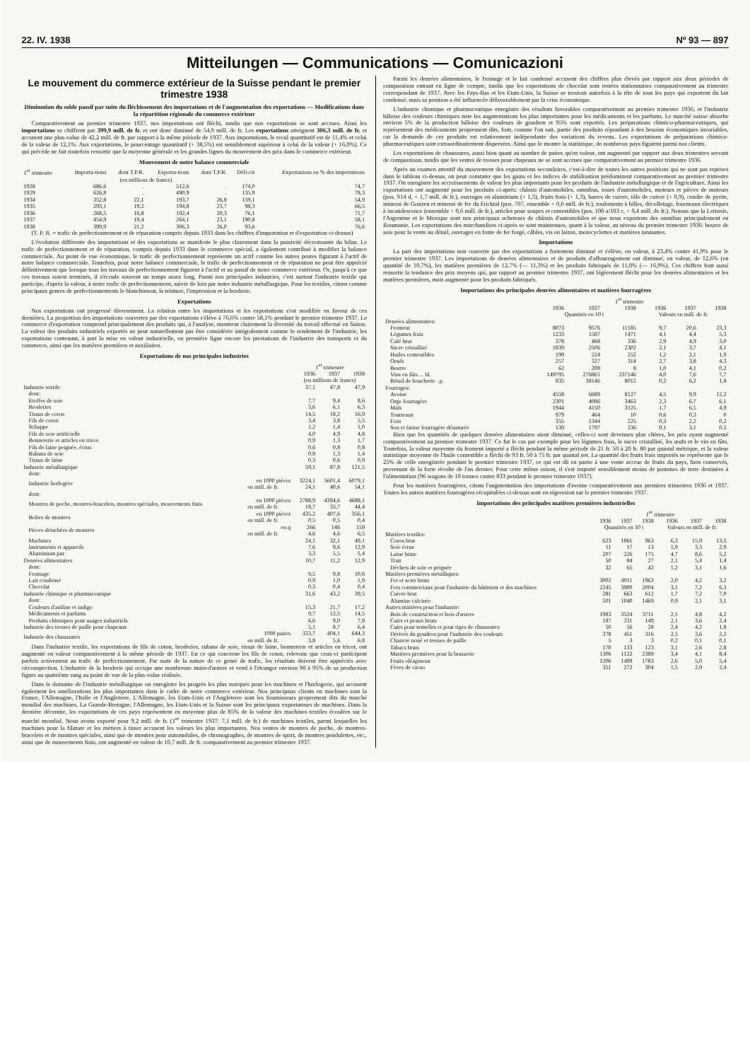22. IV. 1938 Nº 93 — 897
Mitteilungen — Communications — Comunicazioni
Le mouvement du commerce extérieur de la Suisse pendant le premier trimestre 1938
Diminution du solde passif par suite du fléchissement des importations et de l'augmentation des exportations — Modifications dans la répartition régionale du commerce extérieur
Comparativement au premier trimestre 1937, nos importations ont fléchi, tandis que nos exportations se sont accrues. Ainsi les importations se chiffrent par 399,9 mill. de fr. et ont donc diminué de 54,9 mill. de fr. Les exportations atteignent 306,3 mill. de fr. et accusent une plus-value de 42,2 mill. de fr. par rapport à la même période de 1937. Aux importations, le recul quantitatif est de 11,4% et celui de la valeur de 12,1%. Aux exportations, le pourcentage quantitatif (+ 38,5%) est sensiblement supérieur à celui de la valeur (+ 16,0%). Ce qui précède ne fait toutefois ressortir que la moyenne générale et les grandes lignes du mouvement des prix dans le commerce extérieur.
Mouvement de notre balance commerciale
| 1<sup>er</sup> trimestre | Importa-tions | dont T.P.R. | Exporta-tions | dont T.P.R. | Défi-cit | Exportations en % des importations |
| --- | --- | --- | --- | --- | --- | --- |
| | (en millions de francs) | | | | | |
| 1928 | 686,6 | . | 512,6 | . | 174,0 | 74,7 |
| 1929 | 626,8 | . | 490,9 | . | 135,9 | 78,3 |
| 1934 | 352,8 | 22,1 | 193,7 | 26,8 | 159,1 | 54,9 |
| 1935 | 293,1 | 19,2 | 194,8 | 23,7 | 98,3 | 66,5 |
| 1936 | 268,5 | 16,8 | 192,4 | 20,3 | 76,1 | 71,7 |
| 1937 | 454,9 | 19,4 | 264,1 | 23,1 | 190,8 | 58,1 |
| 1938 | 399,9 | 21,2 | 306,3 | 26,0 | 93,6 | 76,6 |
(T. P. R. = trafic de perfectionnement et de réparation compris depuis 1933 dans les chiffres d'importation et d'exportation ci-dessus)
L'évolution différente des importations et des exportations se manifeste le plus clairement dans la passivité décroissante du bilan. Le trafic de perfectionnement et de réparation, compris depuis 1933 dans le commerce spécial, a également contribué à modifier la balance commerciale. Au point de vue économique, le trafic de perfectionnement représente un actif comme les autres postes figurant à l'actif de notre balance commerciale. Toutefois, pour notre balance commerciale, le trafic de perfectionnement et de réparation ne peut être apprécié définitivement que lorsque tous les travaux de perfectionnement figurent à l'actif et au passif de notre commerce extérieur. Or, jusqu'à ce que ces travaux soient terminés, il s'écoule souvent un temps assez long. Parmi nos principales industries, c'est surtout l'industrie textile qui participe, d'après la valeur, à notre trafic de perfectionnement, suivie de loin par notre industrie métallurgique. Pour les textiles, citons comme principaux genres de perfectionnements le blanchiment, la teinture, l'impression et la broderie.
Exportations
Nos exportations ont progressé diversement. La relation entre les importations et les exportations s'est modifiée en faveur de ces dernières. La proportion des importations couvertes par des exportations s'élève à 76,6% contre 58,1% pendant le premier trimestre 1937. Le commerce d'exportation comprend principalement des produits qui, à l'analyse, montrent clairement la diversité du travail effectué en Suisse. La valeur des produits industriels exportés ne peut naturellement pas être considérée intégralement comme le rendement de l'industrie, les exportations contenant, à part la mise en valeur industrielle, en première ligne encore les prestations de l'industrie des transports et du commerce, ainsi que les matières premières et auxiliaires.
Exportations de nos principales industries
| | | 1<sup>er</sup> trimestre | | |
| --- | --- | --- | --- | --- |
| | | 1936 | 1937 | 1938 |
| | | (en millions de francs) | | |
| Industrie textile | | 37,1 | 47,8 | 47,9 |
| dont: | | | | |
| Etoffes de soie | | 7,7 | 9,4 | 8,6 |
| Broderies | | 3,6 | 6,1 | 6,3 |
| Tissus de coton | | 14,5 | 18,2 | 16,9 |
| Fils de coton | | 3,4 | 3,8 | 5,5 |
| Schappe | | 1,2 | 1,4 | 1,0 |
| Fils de soie artificielle | | 4,0 | 4,9 | 4,8 |
| Bonneterie et articles en tricot | | 0,9 | 1,3 | 1,7 |
| Fils de laine peignée, écrus | | 0,6 | 0,8 | 0,8 |
| Rubans de soie | | 0,9 | 1,3 | 1,4 |
| Tissus de laine | | 0,3 | 0,6 | 0,9 |
| Industrie métallurgique | | 59,1 | 87,8 | 121,5 |
| dont: | | | | |
| Industrie horlogère | en 1000 pièces | 3224,1 | 5601,4 | 6079,1 |
| | en mill. de fr. | 24,1 | 40,6 | 54,1 |
| dont: | | | | |
| Montres de poche, montres-bracelets, montres spéciales, mouvements finis | en 1000 pièces | 2788,9 | 4394,6 | 4688,1 |
| | en mill. de fr. | 18,7 | 33,7 | 44,4 |
| Boîtes de montres | en 1000 pièces | 435,2 | 407,6 | 356,1 |
| | en mill. de fr. | 0,5 | 0,5 | 0,4 |
| Pièces détachées de montres | en q | 266 | 146 | 159 |
| | en mill. de fr. | 4,6 | 4,6 | 6,5 |
| Machines | | 24,1 | 32,1 | 49,1 |
| Instruments et appareils | | 7,6 | 9,6 | 12,9 |
| Aluminium pur | | 3,3 | 5,5 | 5,4 |
| Denrées alimentaires | | 10,7 | 11,2 | 12,9 |
| dont: | | | | |
| Fromage | | 9,5 | 9,8 | 10,6 |
| Lait condensé | | 0,9 | 1,0 | 1,9 |
| Chocolat | | 0,3 | 0,4 | 0,4 |
| Industrie chimique et pharmaceutique | | 31,6 | 43,2 | 39,5 |
| dont: | | | | |
| Couleurs d'aniline et indigo | | 15,3 | 21,7 | 17,2 |
| Médicaments et parfums | | 9,7 | 12,5 | 14,5 |
| Produits chimiques pour usages industriels | | 6,6 | 9,0 | 7,8 |
| Industrie des tresses de paille pour chapeaux | | 5,1 | 8,7 | 6,4 |
| Industrie des chaussures | 1000 paires | 333,7 | 404,1 | 644,3 |
| | en mill. de fr. | 3,8 | 5,6 | 6,8 |
Dans l'industrie textile, les exportations de fils de coton, broderies, rubans de soie, tissus de laine, bonneterie et articles en tricot, ont augmenté en valeur comparativement à la même période de 1937. En ce qui concerne les fils de coton, relevons que ceux-ci participent parfois activement au trafic de perfectionnement. Par suite de la nature de ce genre de trafic, les résultats doivent être appréciés avec circonspection. L'industrie de la broderie qui occupe une nombreuse main-d'œuvre et vend à l'étranger environ 90 à 95% de sa production figure au quatrième rang au point de vue de la plus-value réalisée.
Dans le domaine de l'industrie métallurgique on enregistre les progrès les plus marqués pour les machines et l'horlogerie, qui accusent également les améliorations les plus importantes dans le cadre de notre commerce extérieur. Nos principaux clients en machines sont la France, l'Allemagne, l'Italie et l'Angleterre. L'Allemagne, les Etats-Unis et l'Angleterre sont les fournisseurs proprement dits du marché mondial des machines. La Grande-Bretagne, l'Allemagne, les Etats-Unis et la Suisse sont les principaux exportateurs de machines. Dans la dernière décennie, les exportations de ces pays représentent en moyenne plus de 85% de la valeur des machines textiles écoulées sur le marché mondial. Nous avons exporté pour 9,2 mill. de fr. (1<sup>er</sup> trimestre 1937: 7,1 mill. de fr.) de machines textiles, parmi lesquelles les machines pour la filature et les métiers à tisser accusent les valeurs les plus importantes. Nos ventes de montres de poche, de montres-bracelets et de montres spéciales, ainsi que de montres pour automobiles, de chronographes, de montres de sport, de montres pendulettes, etc., ainsi que de mouvements finis, ont augmenté en valeur de 10,7 mill. de fr. comparativement au premier trimestre 1937.
Parmi les denrées alimentaires, le fromage et le lait condensé accusent des chiffres plus élevés par rapport aux deux périodes de comparaison entrant en ligne de compte, tandis que les exportations de chocolat sont restées stationnaires comparativement au trimestre correspondant de 1937. Avec les Pays-Bas et les Etats-Unis, la Suisse se trouvait autrefois à la tête de tous les pays qui exportent du lait condensé; mais sa position a été influencée défavorablement par la crise économique.
L'industrie chimique et pharmaceutique enregistre des résultats favorables comparativement au premier trimestre 1936, et l'industrie bâloise des couleurs chimiques note les augmentations les plus importantes pour les médicaments et les parfums. Le marché suisse absorbe environ 5% de la production bâloise des couleurs de goudron et 95% sont exportés. Les préparations chimico-pharmaceutiques, qui représentent des médicaments proprement dits, font, comme l'on sait, partie des produits répondant à des besoins économiques invariables, car la demande de ces produits est relativement indépendante des variations du revenu. Les exportations de préparations chimico-pharmaceutiques sont extraordinairement dispersées. Ainsi que le montre la statistique, de nombreux pays figurent parmi nos clients.
Les exportations de chaussures, aussi bien quant au nombre de paires qu'en valeur, ont augmenté par rapport aux deux trimestres servant de comparaison, tandis que les ventes de tresses pour chapeaux ne se sont accrues que comparativement au premier trimestre 1936.
Après un examen attentif du mouvement des exportations secondaires, c'est-à-dire de toutes les autres positions qui ne sont pas reprises dans le tableau ci-dessus, on peut constater que les gains et les indices de stabilisation prédominent comparativement au premier trimestre 1937. On enregistre les accroissements de valeur les plus importants pour les produits de l'industrie métallurgique et de l'agriculture. Ainsi les exportations ont augmenté pour les produits ci-après: châssis d'automobiles, omnibus, roues d'automobiles, moteurs et pièces de moteurs (pos. 914 d, + 1,7 mill. de fr.), ouvrages en aluminium (+ 1,5), fruits frais (+ 1,3), barres de cuivre, tôle de cuivre (+ 0,9), cendre de pyrite, minerai de Gonzen et minerai de fer du Fricktal (pos. 707, ensemble + 0,6 mill. de fr.), roulements à billes, décolletage, fourneaux électriques à incandescence (ensemble + 0,6 mill. de fr.), articles pour soupes et comestibles (pos. 100 a/103 c, + 0,4 mill. de fr.). Notons que la Lettonie, l'Argentine et le Mexique sont nos principaux acheteurs de châssis d'automobiles et que nous exportons des omnibus principalement en Roumanie. Les exportations des marchandises ci-après se sont maintenues, quant à la valeur, au niveau du premier trimestre 1936: bourre de soie pour la vente au détail, ouvrages en fonte de fer forgé, câbles, vis en laiton, motocyclettes et matières tannantes.
Importations
La part des importations non couverte par des exportations a fortement diminué et s'élève, en valeur, à 23,4% contre 41,9% pour le premier trimestre 1937. Les importations de denrées alimentaires et de produits d'affourragement ont diminué, en valeur, de 12,6% (en quantité de 10,7%), les matières premières de 12,7% (— 11,3%) et les produits fabriqués de 11,0% (— 16,9%). Ces chiffres font aussi ressortir la tendance des prix moyens qui, par rapport au premier trimestre 1937, ont légèrement fléchi pour les denrées alimentaires et les matières premières, mais augmenté pour les produits fabriqués.
Importations des principales denrées alimentaires et matières fourragères
| | 1<sup>er</sup> trimestre | | | | | |
| --- | --- | --- | --- | --- | --- | --- |
| | 1936 | 1937 | 1938 | 1936 | 1937 | 1938 |
| | Quantités en 10 t | | | Valeurs en mill. de fr. | | |
| Denrées alimentaires: | | | | | | |
| Froment | 8073 | 9576 | 11185 | 9,7 | 20,6 | 23,3 |
| Légumes frais | 1233 | 1587 | 1471 | 4,1 | 4,4 | 5,3 |
| Café brut | 378 | 468 | 336 | 2,9 | 4,9 | 3,0 |
| Sucre cristallisé | 1839 | 2506 | 2302 | 2,1 | 3,7 | 4,1 |
| Huiles comestibles | 199 | 224 | 252 | 1,2 | 2,1 | 1,9 |
| Oeufs | 257 | 327 | 314 | 2,7 | 3,8 | 4,3 |
| Beurre | 62 | 208 | 8 | 1,0 | 4,1 | 0,2 |
| Vins en fûts ... hl. | 149795 | 276861 | 237146 | 4,0 | 7,6 | 7,7 |
| Bétail de boucherie . p. | 835 | 38146 | 8012 | 0,2 | 6,2 | 1,8 |
| Fourrages: | | | | | | |
| Avoine | 4558 | 6689 | 8127 | 4,5 | 9,9 | 12,2 |
| Orge fourragère | 2301 | 4086 | 3463 | 2,3 | 6,7 | 6,1 |
| Maïs | 1944 | 4150 | 3125 | 1,7 | 6,5 | 4,9 |
| Tourteaux | 979 | 464 | 10 | 0,6 | 0,3 | 0 |
| Foin | 355 | 1344 | 225 | 0,3 | 2,2 | 0,2 |
| Son et farine fourragère dénaturée | 139 | 1797 | 236 | 0,1 | 3,1 | 0,5 |
Bien que les quantités de quelques denrées alimentaires aient diminué, celles-ci sont devenues plus chères, les prix ayant augmenté comparativement au premier trimestre 1937. Ce fut le cas par exemple pour les légumes frais, le sucre cristallisé, les œufs et le vin en fûts. Toutefois, la valeur moyenne du froment importé a fléchi pendant la même période de 21 fr. 50 à 20 fr. 80 par quintal métrique, et la valeur statistique moyenne de l'huile comestible a fléchi de 93 fr. 50 à 75 fr. par quintal net. La quantité des fruits frais importés ne représente que le 25% de celle enregistrée pendant le premier trimestre 1937, ce qui est dû en partie à une vente accrue de fruits du pays, bien conservés, provenant de la forte récolte de l'an dernier. Pour cette même raison, il s'est importé sensiblement moins de pommes de terre destinées à l'alimentation (96 wagons de 10 tonnes contre 833 pendant le premier trimestre 1937).
Pour les matières fourragères, citons l'augmentation des importations d'avoine comparativement aux premiers trimestres 1936 et 1937. Toutes les autres matières fourragères récapitulées ci-dessus sont en régression sur le premier trimestre 1937.
Importations des principales matières premières industrielles
| | 1<sup>er</sup> trimestre | | | | | |
| --- | --- | --- | --- | --- | --- | --- |
| | 1936 | 1937 | 1938 | 1936 | 1937 | 1938 |
| | Quantités en 10 t | | | Valeurs en mill. de fr. | | |
| Matières textiles: | | | | | | |
| Coton brut | 623 | 1061 | 963 | 6,3 | 15,9 | 13,5 |
| Soie écrue | 11 | 17 | 13 | 1,9 | 3,3 | 2,9 |
| Laine brute | 207 | 226 | 175 | 4,7 | 8,6 | 5,2 |
| Trait | 50 | 84 | 27 | 2,1 | 5,4 | 1,4 |
| Déchets de soie et peignée | 32 | 65 | 42 | 1,2 | 3,1 | 1,6 |
| Matières premières métalliques: | | | | | | |
| Fer et acier bruts | 3002 | 4011 | 1963 | 2,0 | 4,2 | 3,2 |
| Fers commerciaux pour l'industrie du bâtiment et des machines | 2245 | 3900 | 2004 | 3,1 | 7,2 | 6,3 |
| Cuivre brut | 281 | 663 | 612 | 1,7 | 7,2 | 7,0 |
| Alumine calcinée | 501 | 1040 | 1469 | 0,9 | 2,1 | 3,1 |
| Autres matières pour l'industrie: | | | | | | |
| Bois de construction et bois d'œuvre | 1983 | 3524 | 3711 | 2,1 | 4,8 | 4,2 |
| Cuirs et peaux bruts | 187 | 231 | 149 | 2,1 | 3,6 | 2,4 |
| Cuirs pour semelles et pour tiges de chaussures | 50 | 56 | 28 | 2,4 | 4,2 | 1,8 |
| Dérivés du goudron pour l'industrie des couleurs | 378 | 451 | 316 | 2,5 | 3,6 | 2,2 |
| Chanvre noué et tresses de paille | 5 | 3 | 3 | 0,2 | 0,1 | 0,1 |
| Tabacs bruts | 170 | 133 | 123 | 3,1 | 2,6 | 2,8 |
| Matières premières pour la brasserie | 1306 | 1122 | 2389 | 3,4 | 4,1 | 8,4 |
| Fruits oléagineux | 1206 | 1499 | 1783 | 2,6 | 5,0 | 5,4 |
| Fèves de cacao | 351 | 272 | 304 | 1,5 | 2,9 | 2,4 |